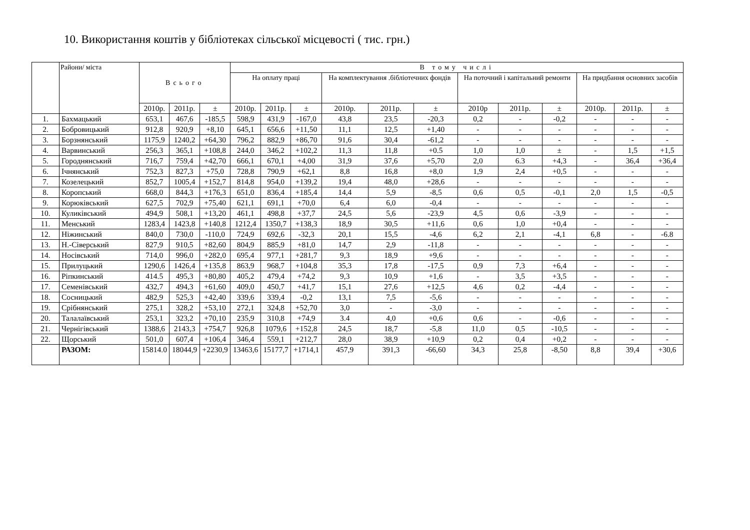10. Використання коштів у бібліотеках сільської місцевості ( тис. грн.)
| | Райони/ міста | Всього | | | В тому числі | | | | | | | | | | | |
| --- | --- | --- | --- | --- | --- | --- | --- | --- | --- | --- | --- | --- | --- | --- | --- | --- |
| | | | | | На оплату праці | | | На комплектування .бібліотечних фондів | | | На поточний і капітальний ремонти | | | На придбання основних засобів | | |
| | | 2010р. | 2011р. | ± | 2010р. | 2011р. | ± | 2010р. | 2011р. | ± | 2010р | 2011р. | ± | 2010р. | 2011р. | ± |
| 1. | Бахмацький | 653,1 | 467,6 | -185,5 | 598,9 | 431,9 | -167,0 | 43,8 | 23,5 | -20,3 | 0,2 | - | -0,2 | - | - | - |
| 2. | Бобровицький | 912,8 | 920,9 | +8,10 | 645,1 | 656,6 | +11,50 | 11,1 | 12,5 | +1,40 | - | - | - | - | - | - |
| 3. | Борзнянський | 1175,9 | 1240,2 | +64,30 | 796,2 | 882,9 | +86,70 | 91,6 | 30,4 | -61,2 | - | - | - | - | - | - |
| 4. | Варвинський | 256,3 | 365,1 | +108,8 | 244,0 | 346,2 | +102,2 | 11,3 | 11,8 | +0.5 | 1,0 | 1,0 | ± | - | 1,5 | +1,5 |
| 5. | Городнянський | 716,7 | 759,4 | +42,70 | 666,1 | 670,1 | +4,00 | 31,9 | 37,6 | +5,70 | 2,0 | 6.3 | +4,3 | - | 36,4 | +36,4 |
| 6. | Ічнянський | 752,3 | 827,3 | +75,0 | 728,8 | 790,9 | +62,1 | 8,8 | 16,8 | +8,0 | 1,9 | 2,4 | +0,5 | - | - | - |
| 7. | Козелецький | 852,7 | 1005,4 | +152,7 | 814,8 | 954,0 | +139,2 | 19,4 | 48,0 | +28,6 | - | - | - | - | - | - |
| 8. | Коропський | 668,0 | 844,3 | +176,3 | 651,0 | 836,4 | +185,4 | 14,4 | 5,9 | -8,5 | 0,6 | 0,5 | -0,1 | 2,0 | 1,5 | -0,5 |
| 9. | Корюківський | 627,5 | 702,9 | +75,40 | 621,1 | 691,1 | +70,0 | 6,4 | 6,0 | -0,4 | - | - | - | - | - | - |
| 10. | Куликівський | 494,9 | 508,1 | +13,20 | 461,1 | 498,8 | +37,7 | 24,5 | 5,6 | -23,9 | 4,5 | 0,6 | -3,9 | - | - | - |
| 11. | Менський | 1283,4 | 1423,8 | +140,8 | 1212,4 | 1350,7 | +138,3 | 18,9 | 30,5 | +11,6 | 0,6 | 1,0 | +0,4 | - | - | - |
| 12. | Ніжинський | 840,0 | 730,0 | -110,0 | 724,9 | 692,6 | -32,3 | 20,1 | 15,5 | -4,6 | 6,2 | 2,1 | -4,1 | 6,8 | - | -6.8 |
| 13. | Н.-Сіверський | 827,9 | 910,5 | +82,60 | 804,9 | 885,9 | +81,0 | 14,7 | 2,9 | -11,8 | - | - | - | - | - | - |
| 14. | Носівський | 714,0 | 996,0 | +282,0 | 695,4 | 977,1 | +281,7 | 9,3 | 18,9 | +9,6 | - | - | - | - | - | - |
| 15. | Прилуцький | 1290,6 | 1426,4 | +135,8 | 863,9 | 968,7 | +104,8 | 35,3 | 17,8 | -17,5 | 0,9 | 7,3 | +6,4 | - | - | - |
| 16. | Ріпкинський | 414.5 | 495,3 | +80,80 | 405,2 | 479,4 | +74,2 | 9,3 | 10,9 | +1,6 | - | 3,5 | +3,5 | - | - | - |
| 17. | Семенівський | 432,7 | 494,3 | +61,60 | 409,0 | 450,7 | +41,7 | 15,1 | 27,6 | +12,5 | 4,6 | 0,2 | -4,4 | - | - | - |
| 18. | Сосницький | 482,9 | 525,3 | +42,40 | 339,6 | 339,4 | -0,2 | 13,1 | 7,5 | -5,6 | - | - | - | - | - | - |
| 19. | Срібнянський | 275,1 | 328,2 | +53,10 | 272,1 | 324,8 | +52,70 | 3,0 | - | -3,0 | - | - | - | - | - | - |
| 20. | Талалаївський | 253,1 | 323,2 | +70,10 | 235,9 | 310,8 | +74,9 | 3.4 | 4,0 | +0,6 | 0,6 | - | -0,6 | - | - | - |
| 21. | Чернігівський | 1388,6 | 2143,3 | +754,7 | 926,8 | 1079,6 | +152,8 | 24,5 | 18,7 | -5,8 | 11,0 | 0,5 | -10,5 | - | - | - |
| 22. | Щорський | 501,0 | 607,4 | +106,4 | 346,4 | 559,1 | +212,7 | 28,0 | 38,9 | +10,9 | 0,2 | 0,4 | +0,2 | - | - | - |
| | РАЗОМ: | 15814.0 | 18044,9 | +2230,9 | 13463,6 | 15177,7 | +1714,1 | 457,9 | 391,3 | -66,60 | 34,3 | 25,8 | -8,50 | 8,8 | 39,4 | +30,6 |